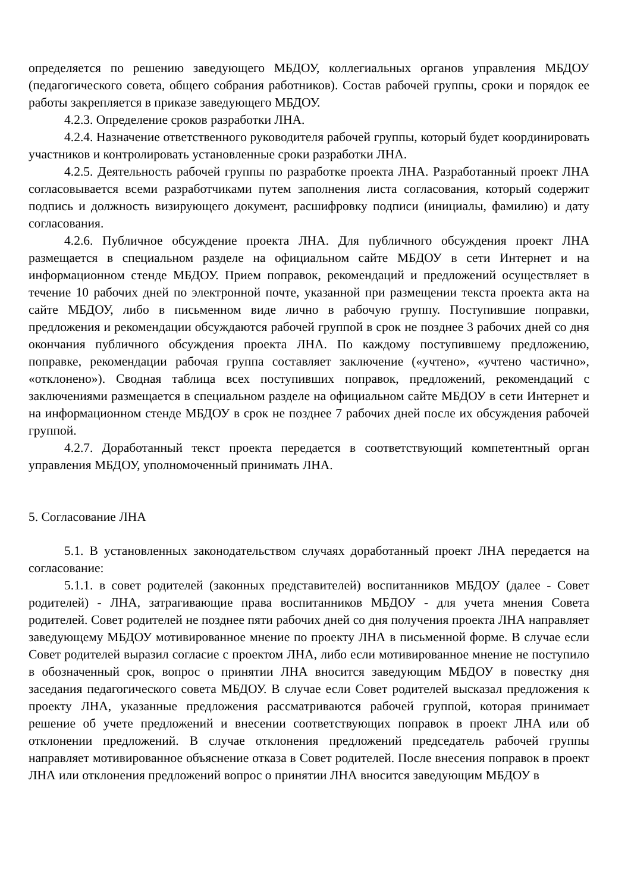определяется по решению заведующего МБДОУ, коллегиальных органов управления МБДОУ (педагогического совета, общего собрания работников). Состав рабочей группы, сроки и порядок ее работы закрепляется в приказе заведующего МБДОУ.
4.2.3. Определение сроков разработки ЛНА.
4.2.4. Назначение ответственного руководителя рабочей группы, который будет координировать участников и контролировать установленные сроки разработки ЛНА.
4.2.5. Деятельность рабочей группы по разработке проекта ЛНА. Разработанный проект ЛНА согласовывается всеми разработчиками путем заполнения листа согласования, который содержит подпись и должность визирующего документ, расшифровку подписи (инициалы, фамилию) и дату согласования.
4.2.6. Публичное обсуждение проекта ЛНА. Для публичного обсуждения проект ЛНА размещается в специальном разделе на официальном сайте МБДОУ в сети Интернет и на информационном стенде МБДОУ. Прием поправок, рекомендаций и предложений осуществляет в течение 10 рабочих дней по электронной почте, указанной при размещении текста проекта акта на сайте МБДОУ, либо в письменном виде лично в рабочую группу. Поступившие поправки, предложения и рекомендации обсуждаются рабочей группой в срок не позднее 3 рабочих дней со дня окончания публичного обсуждения проекта ЛНА. По каждому поступившему предложению, поправке, рекомендации рабочая группа составляет заключение («учтено», «учтено частично», «отклонено»). Сводная таблица всех поступивших поправок, предложений, рекомендаций с заключениями размещается в специальном разделе на официальном сайте МБДОУ в сети Интернет и на информационном стенде МБДОУ в срок не позднее 7 рабочих дней после их обсуждения рабочей группой.
4.2.7. Доработанный текст проекта передается в соответствующий компетентный орган управления МБДОУ, уполномоченный принимать ЛНА.
5. Согласование ЛНА
5.1. В установленных законодательством случаях доработанный проект ЛНА передается на согласование:
5.1.1. в совет родителей (законных представителей) воспитанников МБДОУ (далее - Совет родителей) - ЛНА, затрагивающие права воспитанников МБДОУ - для учета мнения Совета родителей. Совет родителей не позднее пяти рабочих дней со дня получения проекта ЛНА направляет заведующему МБДОУ мотивированное мнение по проекту ЛНА в письменной форме. В случае если Совет родителей выразил согласие с проектом ЛНА, либо если мотивированное мнение не поступило в обозначенный срок, вопрос о принятии ЛНА вносится заведующим МБДОУ в повестку дня заседания педагогического совета МБДОУ. В случае если Совет родителей высказал предложения к проекту ЛНА, указанные предложения рассматриваются рабочей группой, которая принимает решение об учете предложений и внесении соответствующих поправок в проект ЛНА или об отклонении предложений. В случае отклонения предложений председатель рабочей группы направляет мотивированное объяснение отказа в Совет родителей. После внесения поправок в проект ЛНА или отклонения предложений вопрос о принятии ЛНА вносится заведующим МБДОУ в